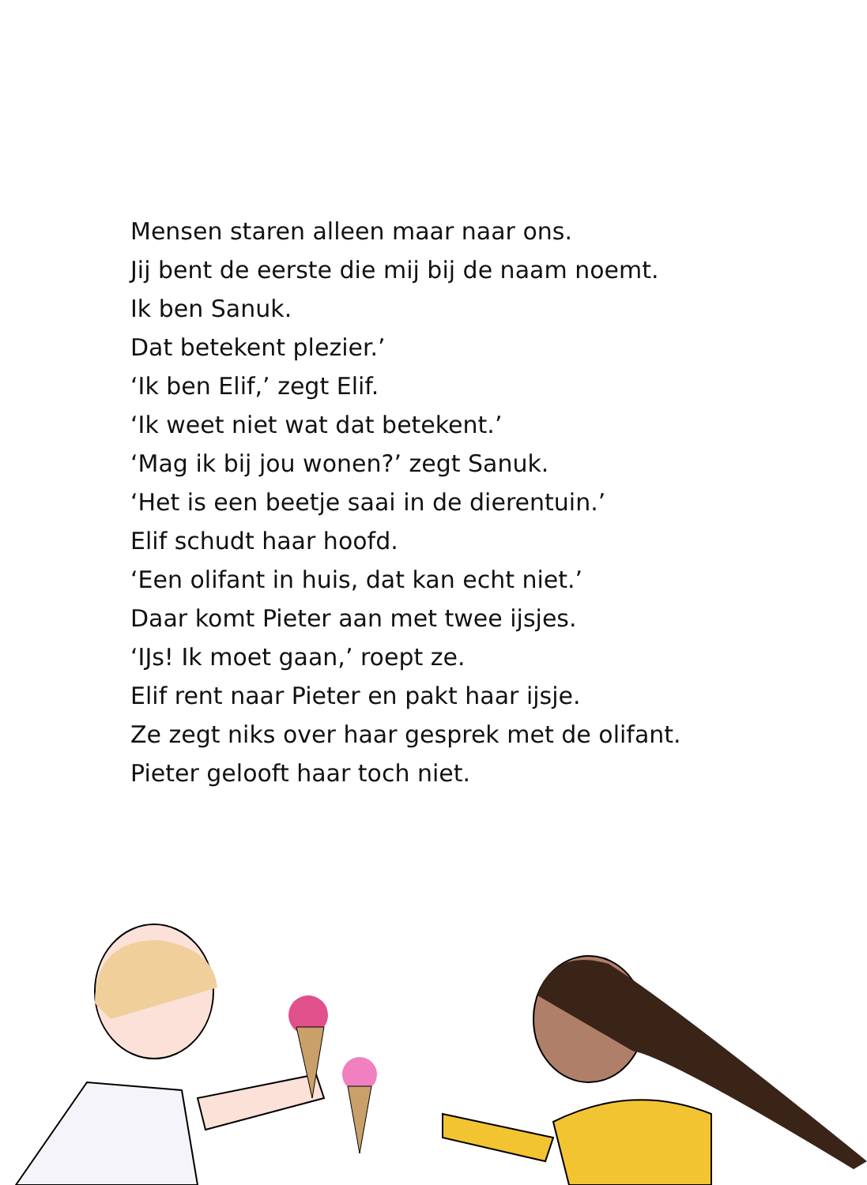Mensen staren alleen maar naar ons.
Jij bent de eerste die mij bij de naam noemt.
Ik ben Sanuk.
Dat betekent plezier.’
‘Ik ben Elif,’ zegt Elif.
‘Ik weet niet wat dat betekent.’
‘Mag ik bij jou wonen?’ zegt Sanuk.
‘Het is een beetje saai in de dierentuin.’
Elif schudt haar hoofd.
‘Een olifant in huis, dat kan echt niet.’
Daar komt Pieter aan met twee ijsjes.
‘IJs! Ik moet gaan,’ roept ze.
Elif rent naar Pieter en pakt haar ijsje.
Ze zegt niks over haar gesprek met de olifant.
Pieter gelooft haar toch niet.